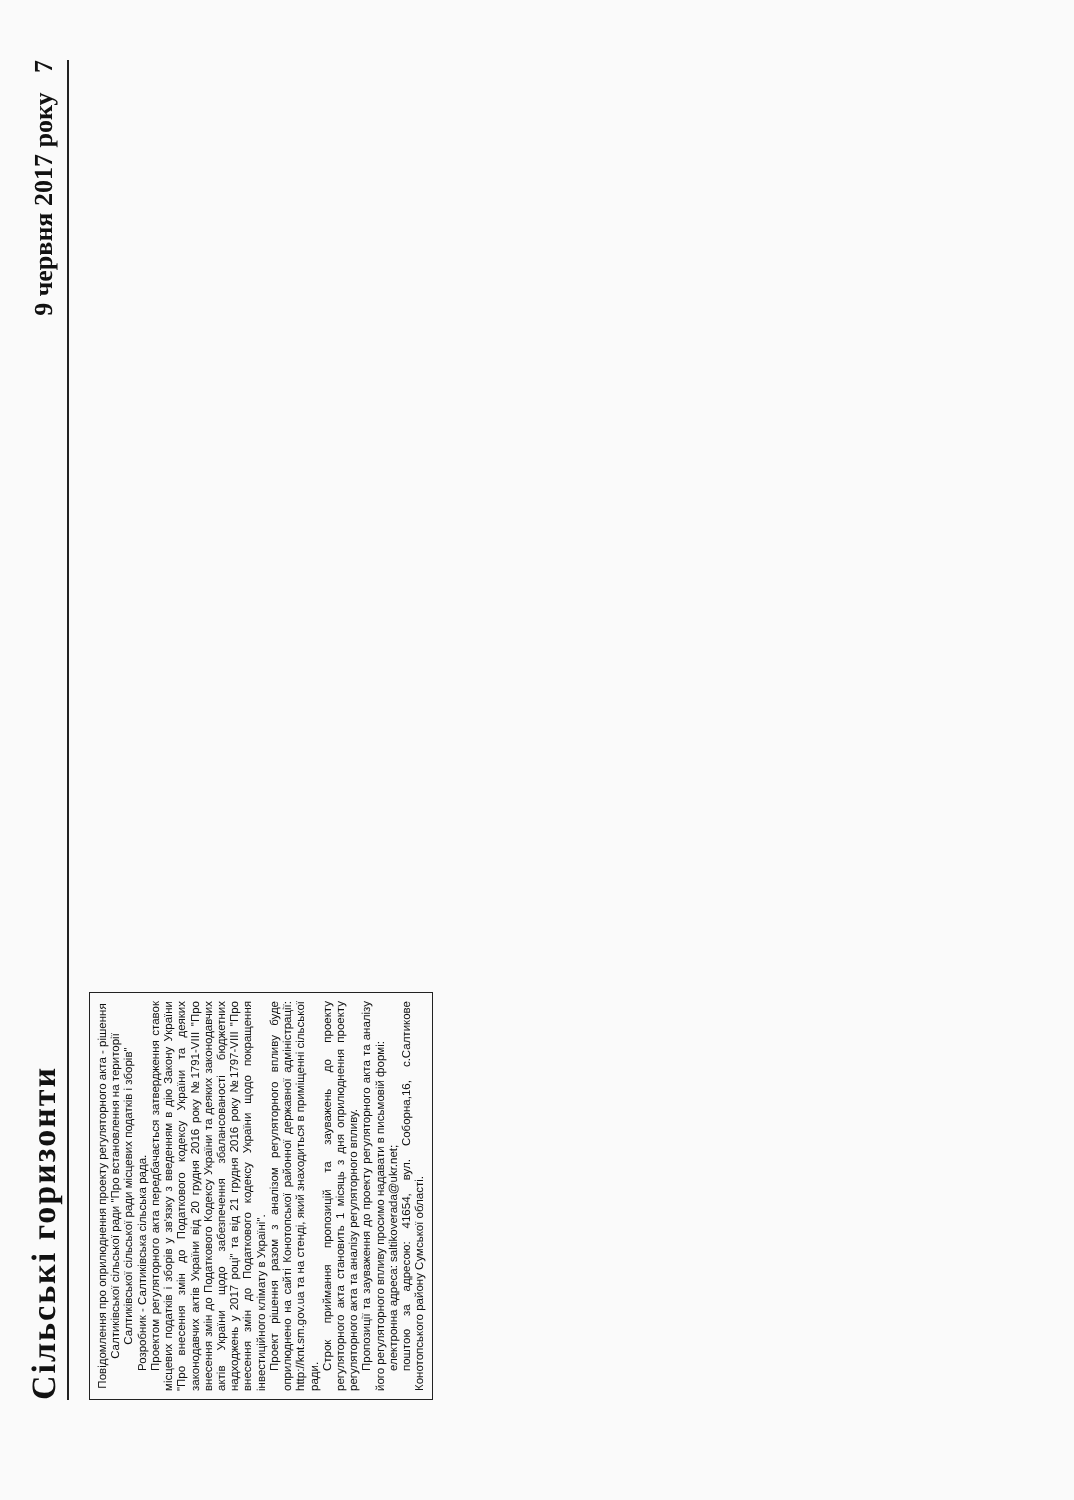Сільські горизонти 9 червня 2017 року 7
Повідомлення про оприлюднення проекту регуляторного акта - рішення Салтиківської сільської ради "Про встановлення на території Салтиківської сільської ради місцевих податків і зборів"
Розробник - Салтиківська сільська рада.
Проектом регуляторного акта передбачається затвердження ставок місцевих податків і зборів у зв'язку з введенням в дію Закону України "Про внесення змін до Податкового кодексу України та деяких законодавчих актів України від 20 грудня 2016 року №1791-VIII "Про внесення змін до Податкового Кодексу України та деяких законодавчих актів України щодо забезпечення збалансованості бюджетних надходжень у 2017 році" та від 21 грудня 2016 року №1797-VIII "Про внесення змін до Податкового кодексу України щодо покращення інвестиційного клімату в Україні".
Проект рішення разом з аналізом регуляторного впливу буде оприлюднено на сайті Конотопської районної державної адміністрації: http://knt.sm.gov.ua та на стенді, який знаходиться в приміщенні сільської ради.
Строк приймання пропозицій та зауважень до проекту регуляторного акта становить 1 місяць з дня оприлюднення проекту регуляторного акта та аналізу регуляторного впливу.
Пропозиції та зауваження до проекту регуляторного акта та аналізу його регуляторного впливу просимо надавати в письмовій формі:
електронна адреса: saltikoverada@ukr.net;
поштою за адресою: 41654, вул. Соборна,16, с.Салтикове Конотопського району Сумської області.